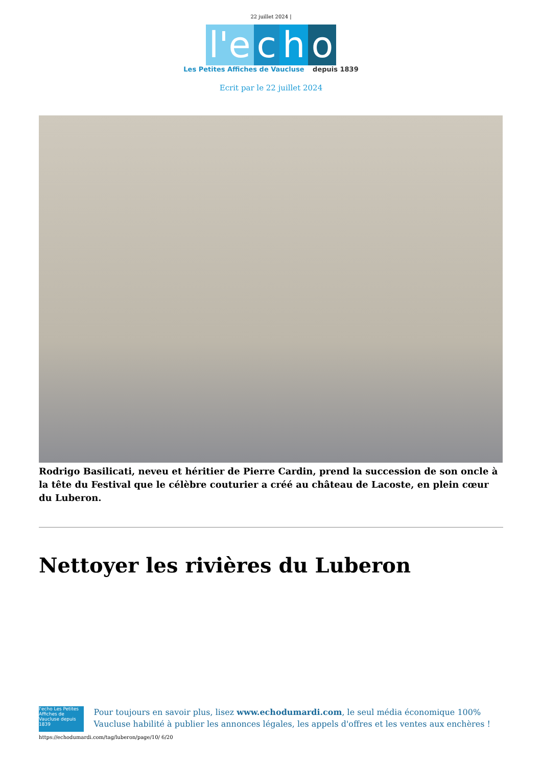22 juillet 2024 |
l'e c h o
Les Petites Affiches de Vaucluse depuis 1839
Ecrit par le 22 juillet 2024
Rodrigo Basilicati, neveu et héritier de Pierre Cardin, prend la succession de son oncle à la tête du Festival que le célèbre couturier a créé au château de Lacoste, en plein cœur du Luberon.
Nettoyer les rivières du Luberon
l'echo Les Petites Affiches de Vaucluse depuis 1839
Pour toujours en savoir plus, lisez www.echodumardi.com, le seul média économique 100% Vaucluse habilité à publier les annonces légales, les appels d'offres et les ventes aux enchères !
https://echodumardi.com/tag/luberon/page/10/ 6/20